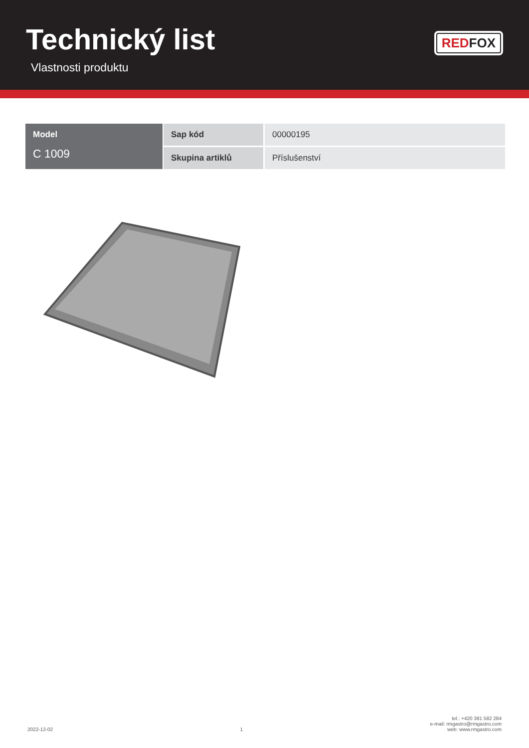Technický list
Vlastnosti produktu
RED FOX
| Model C 1009 | Sap kód | 00000195 |
| | Skupina artiklů | Příslušenství |
2022-12-02
1
tel.: +420 381 582 284
e-mail: rmgastro@rmgastro.com
web: www.rmgastro.com